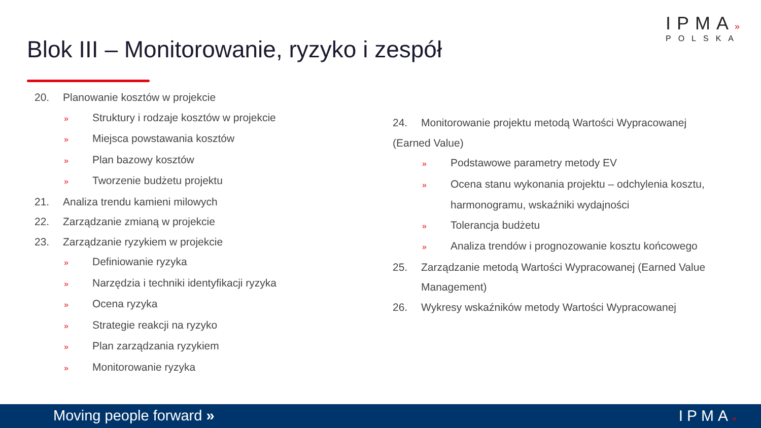IPMA»
POLSKA
Blok III – Monitorowanie, ryzyko i zespół
20. Planowanie kosztów w projekcie
» Struktury i rodzaje kosztów w projekcie
» Miejsca powstawania kosztów
» Plan bazowy kosztów
» Tworzenie budżetu projektu
21. Analiza trendu kamieni milowych
22. Zarządzanie zmianą w projekcie
23. Zarządzanie ryzykiem w projekcie
» Definiowanie ryzyka
» Narzędzia i techniki identyfikacji ryzyka
» Ocena ryzyka
» Strategie reakcji na ryzyko
» Plan zarządzania ryzykiem
» Monitorowanie ryzyka
24. Monitorowanie projektu metodą Wartości Wypracowanej (Earned Value)
» Podstawowe parametry metody EV
» Ocena stanu wykonania projektu – odchylenia kosztu, harmonogramu, wskaźniki wydajności
» Tolerancja budżetu
» Analiza trendów i prognozowanie kosztu końcowego
25. Zarządzanie metodą Wartości Wypracowanej (Earned Value Management)
26. Wykresy wskaźników metody Wartości Wypracowanej
Moving people forward » IPMA»